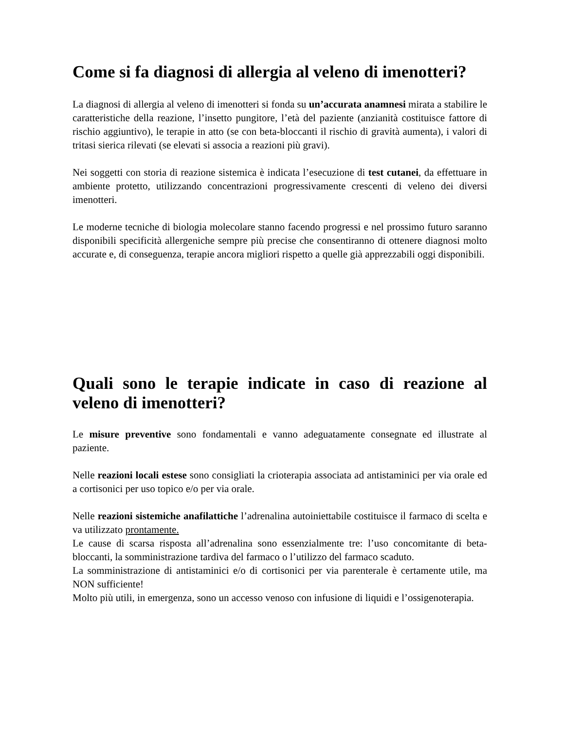Come si fa diagnosi di allergia al veleno di imenotteri?
La diagnosi di allergia al veleno di imenotteri si fonda su un’accurata anamnesi mirata a stabilire le caratteristiche della reazione, l’insetto pungitore, l’età del paziente (anzianità costituisce fattore di rischio aggiuntivo), le terapie in atto (se con beta-bloccanti il rischio di gravità aumenta), i valori di tritasi sierica rilevati (se elevati si associa a reazioni più gravi).
Nei soggetti con storia di reazione sistemica è indicata l’esecuzione di test cutanei, da effettuare in ambiente protetto, utilizzando concentrazioni progressivamente crescenti di veleno dei diversi imenotteri.
Le moderne tecniche di biologia molecolare stanno facendo progressi e nel prossimo futuro saranno disponibili specificità allergeniche sempre più precise che consentiranno di ottenere diagnosi molto accurate e, di conseguenza, terapie ancora migliori rispetto a quelle già apprezzabili oggi disponibili.
Quali sono le terapie indicate in caso di reazione al veleno di imenotteri?
Le misure preventive sono fondamentali e vanno adeguatamente consegnate ed illustrate al paziente.
Nelle reazioni locali estese sono consigliati la crioterapia associata ad antistaminici per via orale ed a cortisonici per uso topico e/o per via orale.
Nelle reazioni sistemiche anafilattiche l’adrenalina autoiniettabile costituisce il farmaco di scelta e va utilizzato prontamente.
Le cause di scarsa risposta all’adrenalina sono essenzialmente tre: l’uso concomitante di beta-bloccanti, la somministrazione tardiva del farmaco o l’utilizzo del farmaco scaduto.
La somministrazione di antistaminici e/o di cortisonici per via parenterale è certamente utile, ma NON sufficiente!
Molto più utili, in emergenza, sono un accesso venoso con infusione di liquidi e l’ossigenoterapia.